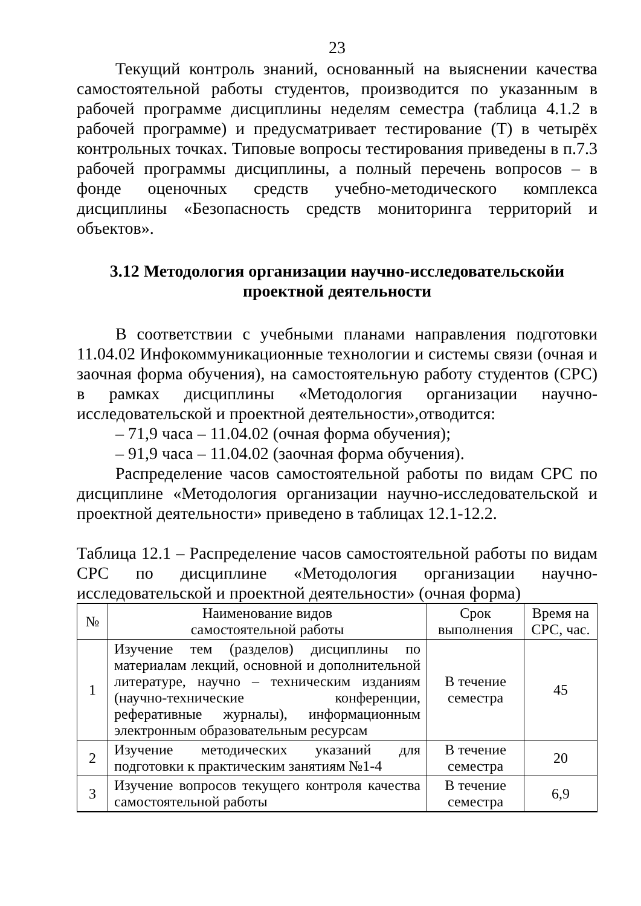23
Текущий контроль знаний, основанный на выяснении качества самостоятельной работы студентов, производится по указанным в рабочей программе дисциплины неделям семестра (таблица 4.1.2 в рабочей программе) и предусматривает тестирование (Т) в четырёх контрольных точках. Типовые вопросы тестирования приведены в п.7.3 рабочей программы дисциплины, а полный перечень вопросов – в фонде оценочных средств учебно-методического комплекса дисциплины «Безопасность средств мониторинга территорий и объектов».
3.12 Методология организации научно-исследовательскойи
проектной деятельности
В соответствии с учебными планами направления подготовки 11.04.02 Инфокоммуникационные технологии и системы связи (очная и заочная форма обучения), на самостоятельную работу студентов (СРС) в рамках дисциплины «Методология организации научно-исследовательской и проектной деятельности»,отводится:
– 71,9 часа – 11.04.02 (очная форма обучения);
– 91,9 часа – 11.04.02 (заочная форма обучения).
Распределение часов самостоятельной работы по видам СРС по дисциплине «Методология организации научно-исследовательской и проектной деятельности» приведено в таблицах 12.1-12.2.
Таблица 12.1 – Распределение часов самостоятельной работы по видам СРС по дисциплине «Методология организации научно-исследовательской и проектной деятельности» (очная форма)
| № | Наименование видов самостоятельной работы | Срок выполнения | Время на СРС, час. |
| --- | --- | --- | --- |
| 1 | Изучение тем (разделов) дисциплины по материалам лекций, основной и дополнительной литературе, научно – техническим изданиям (научно-технические конференции, реферативные журналы), информационным электронным образовательным ресурсам | В течение семестра | 45 |
| 2 | Изучение методических указаний для подготовки к практическим занятиям №1-4 | В течение семестра | 20 |
| 3 | Изучение вопросов текущего контроля качества самостоятельной работы | В течение семестра | 6,9 |